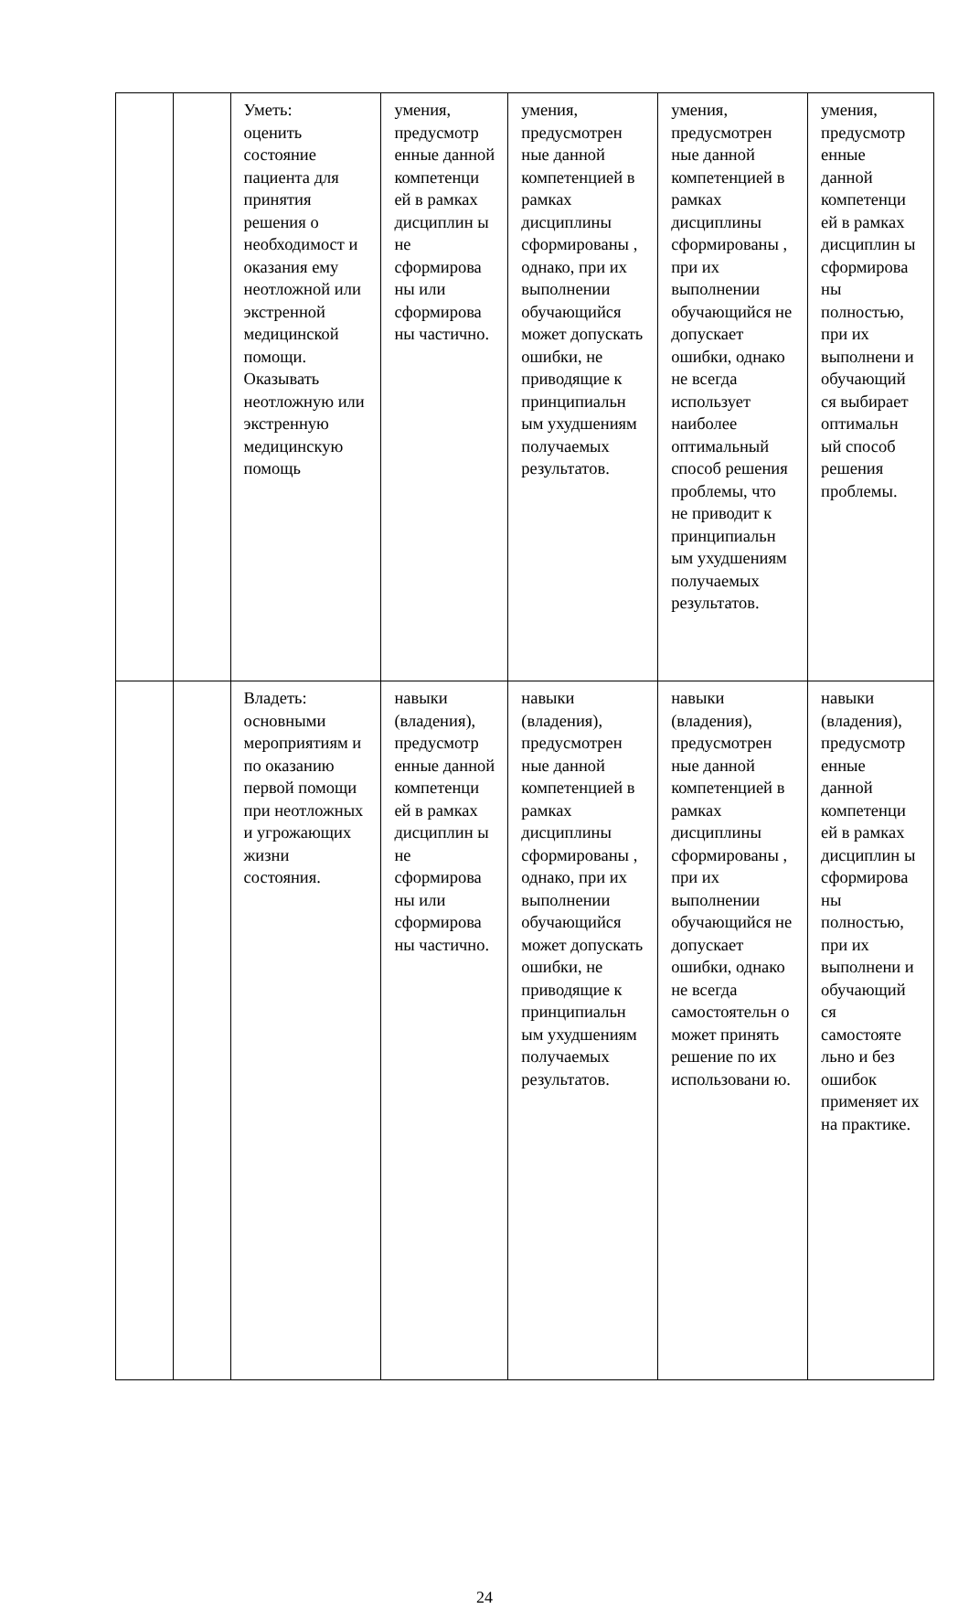| | | Уметь: оценить состояние пациента для принятия решения о необходимост и оказания ему неотложной или экстренной медицинской помощи. Оказывать неотложную или экстренную медицинскую помощь | умения, предусмотр енные данной компетенци ей в рамках дисциплин ы не сформирова ны или сформирова ны частично. | умения, предусмотрен ные данной компетенцией в рамках дисциплины сформированы , однако, при их выполнении обучающийся может допускать ошибки, не приводящие к принципиальн ым ухудшениям получаемых результатов. | умения, предусмотрен ные данной компетенцией в рамках дисциплины сформированы , при их выполнении обучающийся не допускает ошибки, однако не всегда использует наиболее оптимальный способ решения проблемы, что не приводит к принципиальн ым ухудшениям получаемых результатов. | умения, предусмотр енные данной компетенци ей в рамках дисциплин ы сформирова ны полностью, при их выполнени и обучающий ся выбирает оптимальн ый способ решения проблемы. |
| | | Владеть: основными мероприятиям и по оказанию первой помощи при неотложных и угрожающих жизни состояния. | навыки (владения), предусмотр енные данной компетенци ей в рамках дисциплин ы не сформирова ны или сформирова ны частично. | навыки (владения), предусмотрен ные данной компетенцией в рамках дисциплины сформированы , однако, при их выполнении обучающийся может допускать ошибки, не приводящие к принципиальн ым ухудшениям получаемых результатов. | навыки (владения), предусмотрен ные данной компетенцией в рамках дисциплины сформированы , при их выполнении обучающийся не допускает ошибки, однако не всегда самостоятельн о может принять решение по их использовани ю. | навыки (владения), предусмотр енные данной компетенци ей в рамках дисциплин ы сформирова ны полностью, при их выполнени и обучающий ся самостояте льно и без ошибок применяет их на практике. |
24